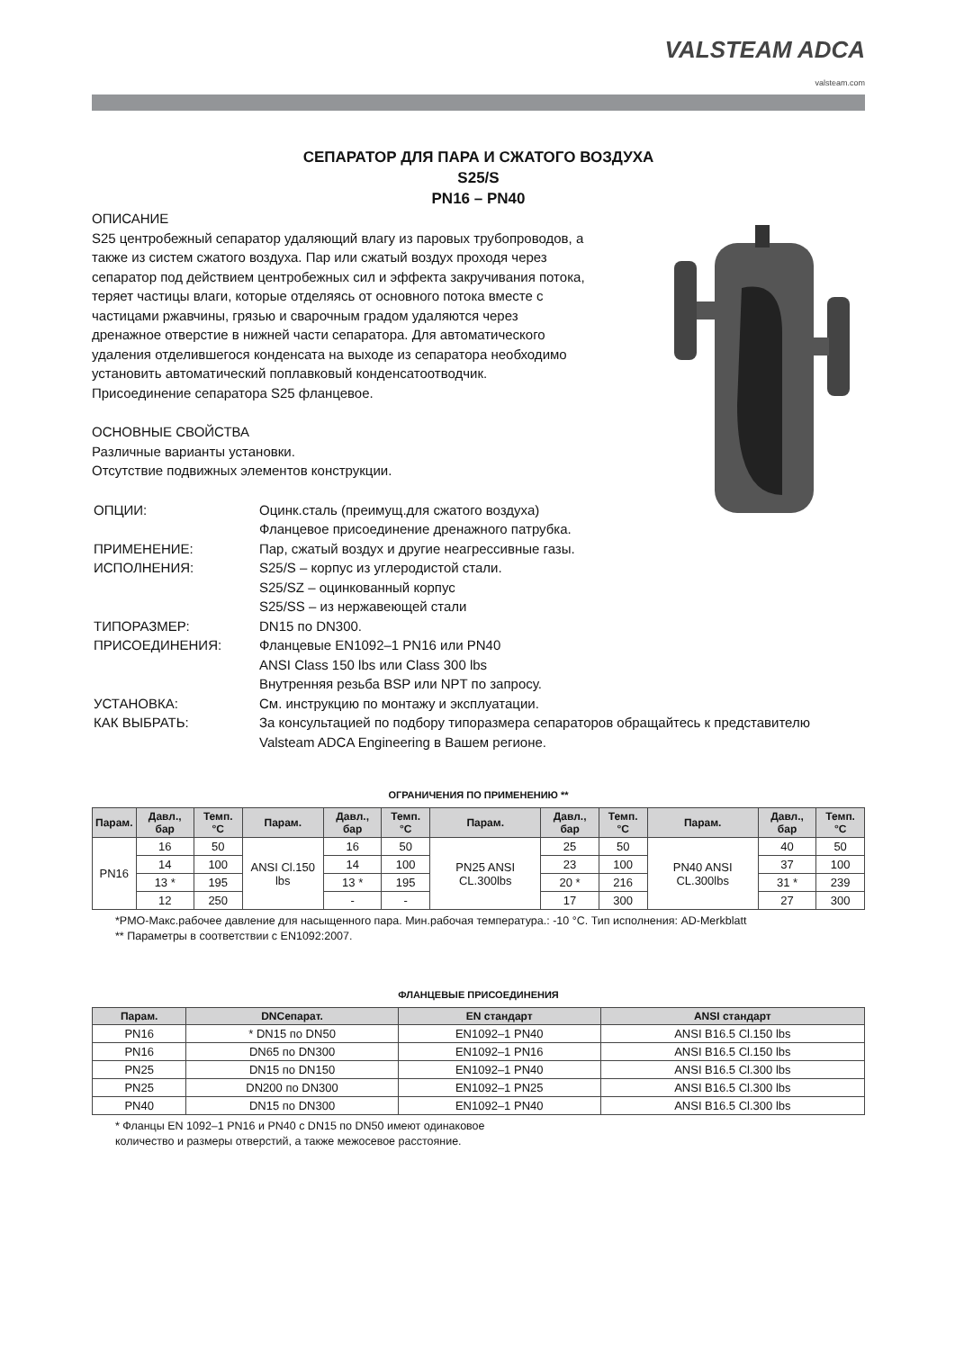VALSTEAM ADCA
valsteam.com
СЕПАРАТОР ДЛЯ ПАРА И СЖАТОГО ВОЗДУХА
S25/S
PN16 – PN40
ОПИСАНИЕ
S25 центробежный сепаратор удаляющий влагу из паровых трубопроводов, а также из систем сжатого воздуха. Пар или сжатый воздух проходя через сепаратор под действием центробежных сил и эффекта закручивания потока, теряет частицы влаги, которые отделяясь от основного потока вместе с частицами ржавчины, грязью и сварочным градом удаляются через дренажное отверстие в нижней части сепаратора. Для автоматического удаления отделившегося конденсата на выходе из сепаратора необходимо установить автоматический поплавковый конденсатоотводчик. Присоединение сепаратора S25 фланцевое.
ОСНОВНЫЕ СВОЙСТВА
Различные варианты установки.
Отсутствие подвижных элементов конструкции.
| ОПЦИИ: | Оцинк.сталь (преимущ.для сжатого воздуха) Фланцевое присоединение дренажного патрубка. |
| ПРИМЕНЕНИЕ: | Пар, сжатый воздух и другие неагрессивные газы. |
| ИСПОЛНЕНИЯ: | S25/S – корпус из углеродистой стали. S25/SZ – оцинкованный корпус S25/SS – из нержавеющей стали |
| ТИПОРАЗМЕР: | DN15 по DN300. |
| ПРИСОЕДИНЕНИЯ: | Фланцевые EN1092–1 PN16 или PN40 ANSI Class 150 lbs или Class 300 lbs Внутренняя резьба BSP или NPT по запросу. |
| УСТАНОВКА: | См. инструкцию по монтажу и эксплуатации. |
| КАК ВЫБРАТЬ: | За консультацией по подбору типоразмера сепараторов обращайтесь к представителю Valsteam ADCA Engineering в Вашем регионе. |
ОГРАНИЧЕНИЯ ПО ПРИМЕНЕНИЮ **
| Парам. | Давл., бар | Темп. °C | Парам. | Давл., бар | Темп. °C | Парам. | Давл., бар | Темп. °C | Парам. | Давл., бар | Темп. °C |
| --- | --- | --- | --- | --- | --- | --- | --- | --- | --- | --- | --- |
| PN16 | 16 | 50 | ANSI Cl.150 lbs | 16 | 50 | PN25 ANSI CL.300lbs | 25 | 50 | PN40 ANSI CL.300lbs | 40 | 50 |
| | 14 | 100 | | 14 | 100 | | 23 | 100 | | 37 | 100 |
| | 13 * | 195 | | 13 * | 195 | | 20 * | 216 | | 31 * | 239 |
| | 12 | 250 | | - | - | | 17 | 300 | | 27 | 300 |
*PMO-Макс.рабочее давление для насыщенного пара. Мин.рабочая температура.: -10 °C. Тип исполнения: AD-Merkblatt
** Параметры в соответствии с EN1092:2007.
ФЛАНЦЕВЫЕ ПРИСОЕДИНЕНИЯ
| Парам. | DNСепарат. | EN стандарт | ANSI стандарт |
| --- | --- | --- | --- |
| PN16 | * DN15 по DN50 | EN1092–1 PN40 | ANSI B16.5 Cl.150 lbs |
| PN16 | DN65 по DN300 | EN1092–1 PN16 | ANSI B16.5 Cl.150 lbs |
| PN25 | DN15 по DN150 | EN1092–1 PN40 | ANSI B16.5 Cl.300 lbs |
| PN25 | DN200 по DN300 | EN1092–1 PN25 | ANSI B16.5 Cl.300 lbs |
| PN40 | DN15 по DN300 | EN1092–1 PN40 | ANSI B16.5 Cl.300 lbs |
* Фланцы EN 1092–1 PN16 и PN40 с DN15 по DN50 имеют одинаковое
количество и размеры отверстий, а также межосевое расстояние.